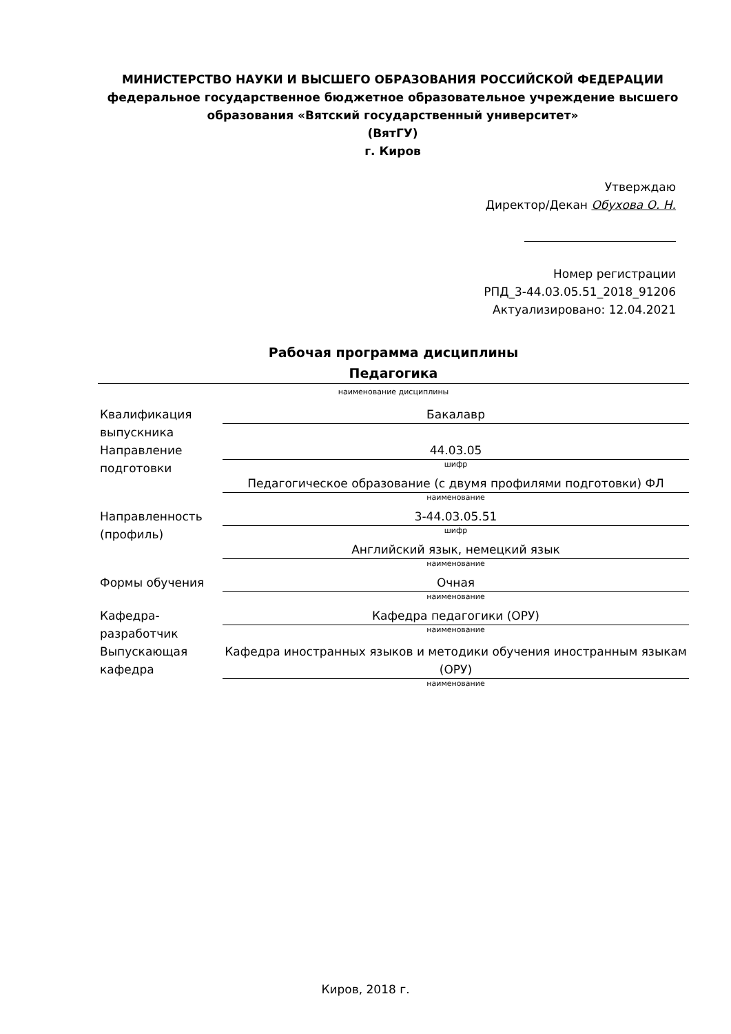МИНИСТЕРСТВО НАУКИ И ВЫСШЕГО ОБРАЗОВАНИЯ РОССИЙСКОЙ ФЕДЕРАЦИИ
федеральное государственное бюджетное образовательное учреждение высшего образования «Вятский государственный университет»
(ВятГУ)
г. Киров
Утверждаю
Директор/Декан Обухова О. Н.
Номер регистрации
РПД_3-44.03.05.51_2018_91206
Актуализировано: 12.04.2021
Рабочая программа дисциплины
Педагогика
наименование дисциплины
| Квалификация выпускника | Бакалавр |
| Направление подготовки | 44.03.05 шифр Педагогическое образование (с двумя профилями подготовки) ФЛ наименование |
| Направленность (профиль) | 3-44.03.05.51 шифр Английский язык, немецкий язык наименование |
| Формы обучения | Очная наименование |
| Кафедра-разработчик | Кафедра педагогики (ОРУ) наименование |
| Выпускающая кафедра | Кафедра иностранных языков и методики обучения иностранным языкам (ОРУ) наименование |
Киров, 2018 г.